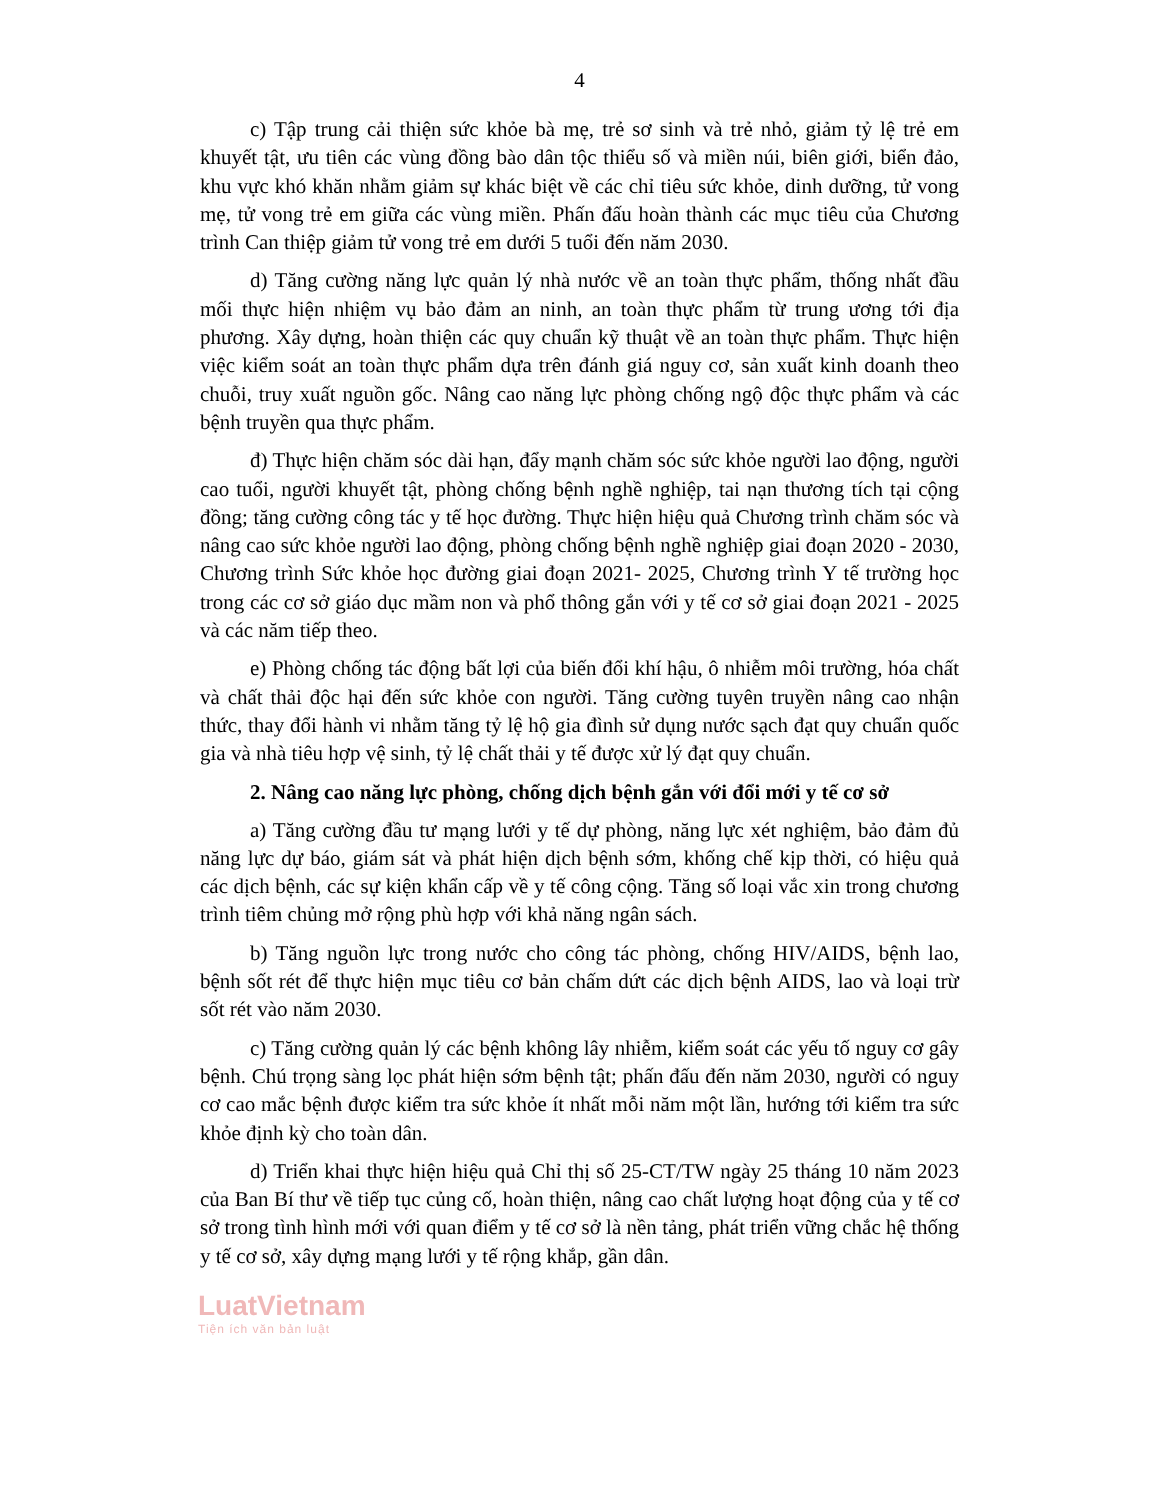4
c) Tập trung cải thiện sức khỏe bà mẹ, trẻ sơ sinh và trẻ nhỏ, giảm tỷ lệ trẻ em khuyết tật, ưu tiên các vùng đồng bào dân tộc thiểu số và miền núi, biên giới, biển đảo, khu vực khó khăn nhằm giảm sự khác biệt về các chỉ tiêu sức khỏe, dinh dưỡng, tử vong mẹ, tử vong trẻ em giữa các vùng miền. Phấn đấu hoàn thành các mục tiêu của Chương trình Can thiệp giảm tử vong trẻ em dưới 5 tuổi đến năm 2030.
d) Tăng cường năng lực quản lý nhà nước về an toàn thực phẩm, thống nhất đầu mối thực hiện nhiệm vụ bảo đảm an ninh, an toàn thực phẩm từ trung ương tới địa phương. Xây dựng, hoàn thiện các quy chuẩn kỹ thuật về an toàn thực phẩm. Thực hiện việc kiểm soát an toàn thực phẩm dựa trên đánh giá nguy cơ, sản xuất kinh doanh theo chuỗi, truy xuất nguồn gốc. Nâng cao năng lực phòng chống ngộ độc thực phẩm và các bệnh truyền qua thực phẩm.
đ) Thực hiện chăm sóc dài hạn, đẩy mạnh chăm sóc sức khỏe người lao động, người cao tuổi, người khuyết tật, phòng chống bệnh nghề nghiệp, tai nạn thương tích tại cộng đồng; tăng cường công tác y tế học đường. Thực hiện hiệu quả Chương trình chăm sóc và nâng cao sức khỏe người lao động, phòng chống bệnh nghề nghiệp giai đoạn 2020 - 2030, Chương trình Sức khỏe học đường giai đoạn 2021- 2025, Chương trình Y tế trường học trong các cơ sở giáo dục mầm non và phổ thông gắn với y tế cơ sở giai đoạn 2021 - 2025 và các năm tiếp theo.
e) Phòng chống tác động bất lợi của biến đổi khí hậu, ô nhiễm môi trường, hóa chất và chất thải độc hại đến sức khỏe con người. Tăng cường tuyên truyền nâng cao nhận thức, thay đổi hành vi nhằm tăng tỷ lệ hộ gia đình sử dụng nước sạch đạt quy chuẩn quốc gia và nhà tiêu hợp vệ sinh, tỷ lệ chất thải y tế được xử lý đạt quy chuẩn.
2. Nâng cao năng lực phòng, chống dịch bệnh gắn với đổi mới y tế cơ sở
a) Tăng cường đầu tư mạng lưới y tế dự phòng, năng lực xét nghiệm, bảo đảm đủ năng lực dự báo, giám sát và phát hiện dịch bệnh sớm, khống chế kịp thời, có hiệu quả các dịch bệnh, các sự kiện khẩn cấp về y tế công cộng. Tăng số loại vắc xin trong chương trình tiêm chủng mở rộng phù hợp với khả năng ngân sách.
b) Tăng nguồn lực trong nước cho công tác phòng, chống HIV/AIDS, bệnh lao, bệnh sốt rét để thực hiện mục tiêu cơ bản chấm dứt các dịch bệnh AIDS, lao và loại trừ sốt rét vào năm 2030.
c) Tăng cường quản lý các bệnh không lây nhiễm, kiểm soát các yếu tố nguy cơ gây bệnh. Chú trọng sàng lọc phát hiện sớm bệnh tật; phấn đấu đến năm 2030, người có nguy cơ cao mắc bệnh được kiểm tra sức khỏe ít nhất mỗi năm một lần, hướng tới kiểm tra sức khỏe định kỳ cho toàn dân.
d) Triển khai thực hiện hiệu quả Chỉ thị số 25-CT/TW ngày 25 tháng 10 năm 2023 của Ban Bí thư về tiếp tục củng cố, hoàn thiện, nâng cao chất lượng hoạt động của y tế cơ sở trong tình hình mới với quan điểm y tế cơ sở là nền tảng, phát triển vững chắc hệ thống y tế cơ sở, xây dựng mạng lưới y tế rộng khắp, gần dân.
LuatVietnam
Tiện ích văn bản luật